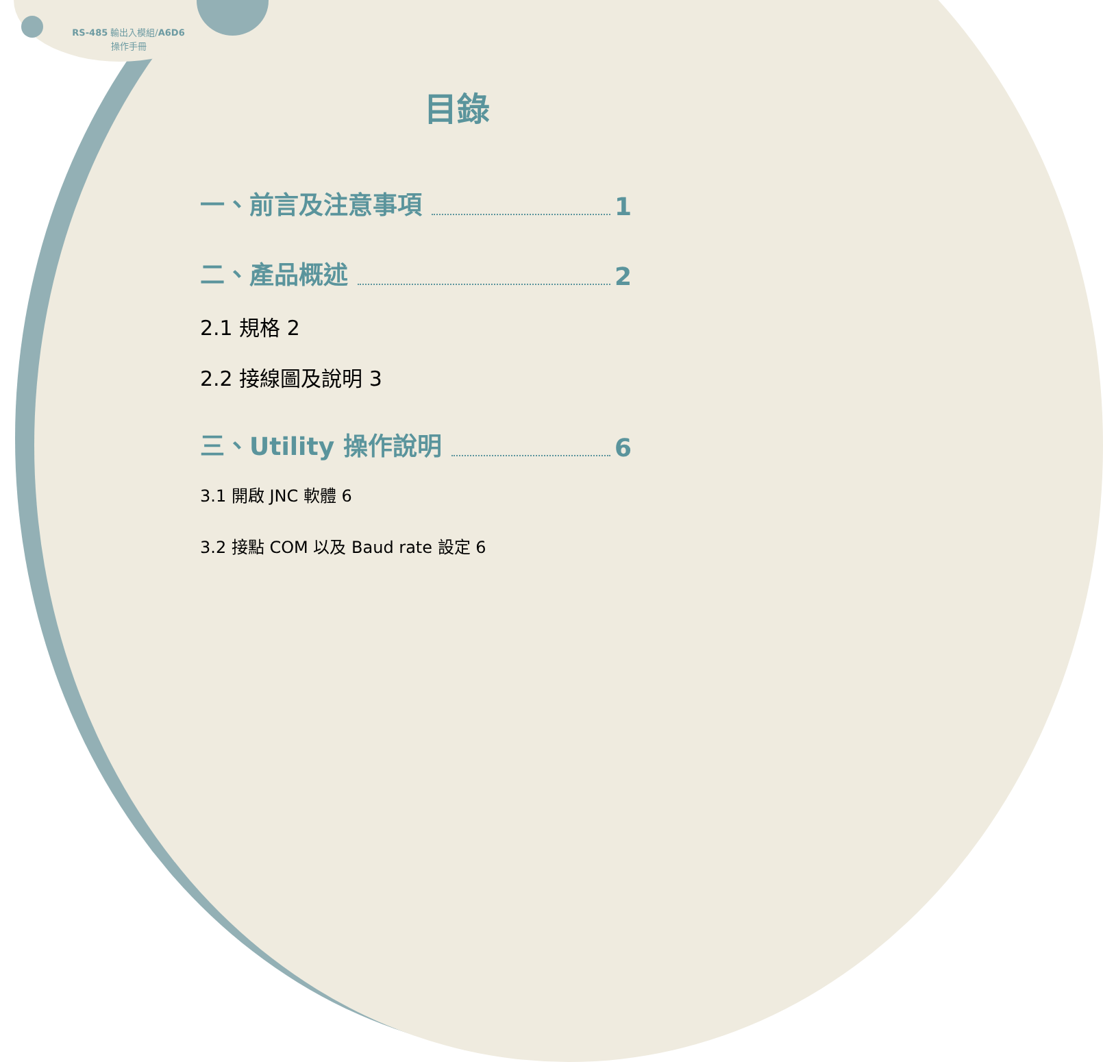RS-485 輸出入模組/A6D6
操作手冊
目錄
一、前言及注意事項 1
二、產品概述 2
2.1 規格 2
2.2 接線圖及說明 3
三、Utility 操作說明 6
3.1 開啟 JNC 軟體 6
3.2 接點 COM 以及 Baud rate 設定 6